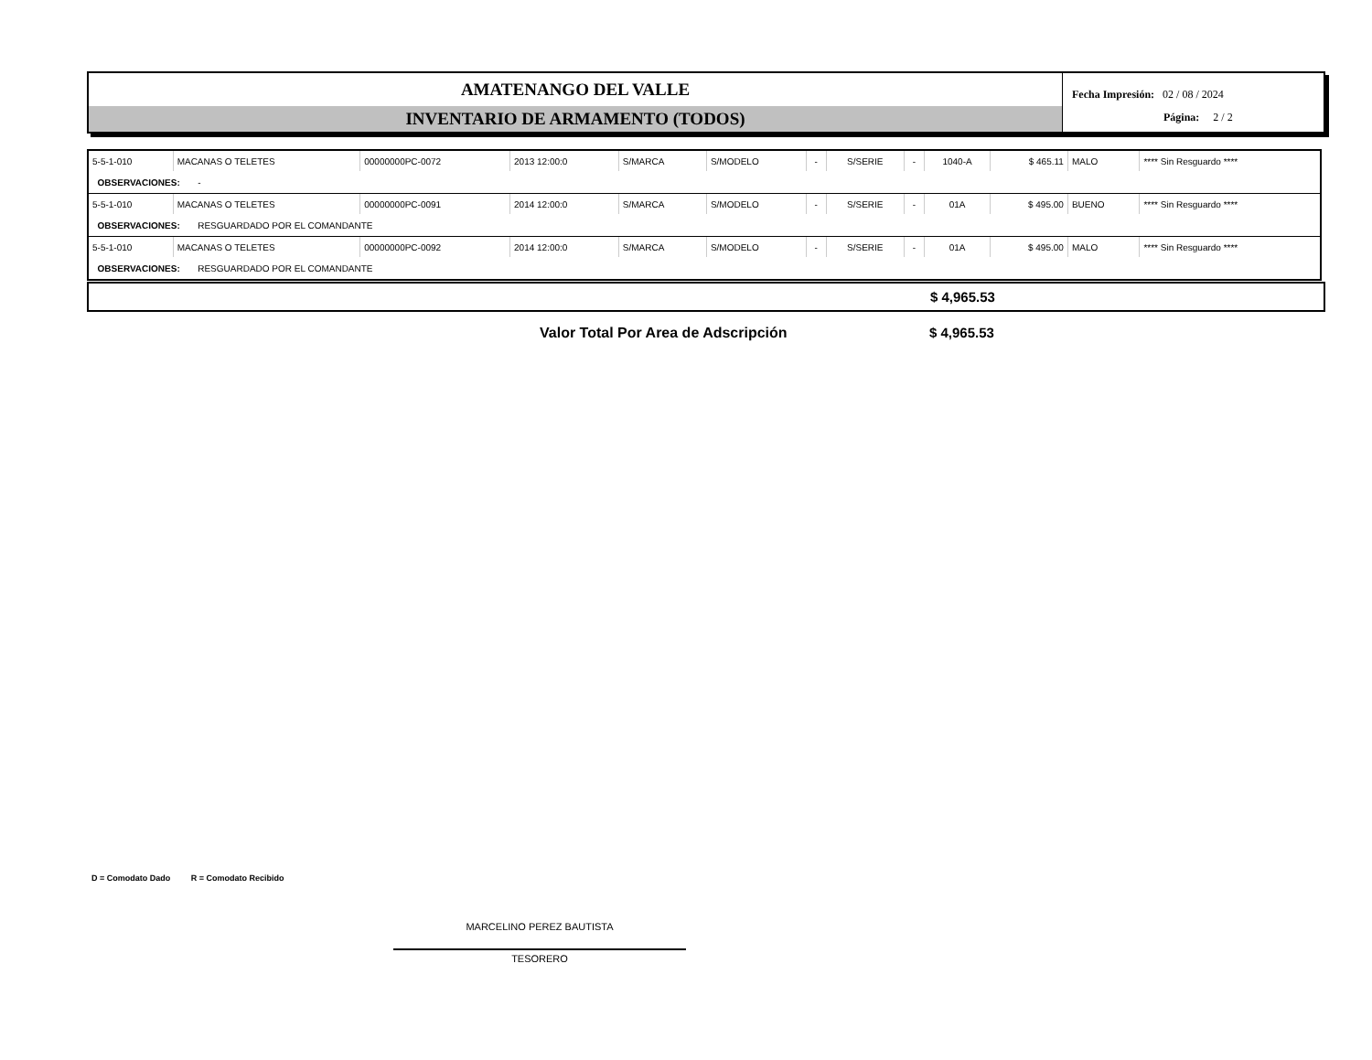AMATENANGO DEL VALLE
INVENTARIO DE ARMAMENTO (TODOS)
Fecha Impresión: 02 / 08 / 2024
Página: 2 / 2
| 5-5-1-010 | MACANAS O TELETES | 00000000PC-0072 | 2013 12:00:0 | S/MARCA | S/MODELO | - | S/SERIE | - | 1040-A | $ 465.11 | MALO | **** Sin Resguardo **** |
| OBSERVACIONES: - | | | | | | | | | | | | |
| 5-5-1-010 | MACANAS O TELETES | 00000000PC-0091 | 2014 12:00:0 | S/MARCA | S/MODELO | - | S/SERIE | - | 01A | $ 495.00 | BUENO | **** Sin Resguardo **** |
| OBSERVACIONES: RESGUARDADO POR EL COMANDANTE | | | | | | | | | | | | |
| 5-5-1-010 | MACANAS O TELETES | 00000000PC-0092 | 2014 12:00:0 | S/MARCA | S/MODELO | - | S/SERIE | - | 01A | $ 495.00 | MALO | **** Sin Resguardo **** |
| OBSERVACIONES: RESGUARDADO POR EL COMANDANTE | | | | | | | | | | | | |
$ 4,965.53
Valor Total Por Area de Adscripción
$ 4,965.53
D = Comodato Dado R = Comodato Recibido
MARCELINO PEREZ BAUTISTA
TESORERO